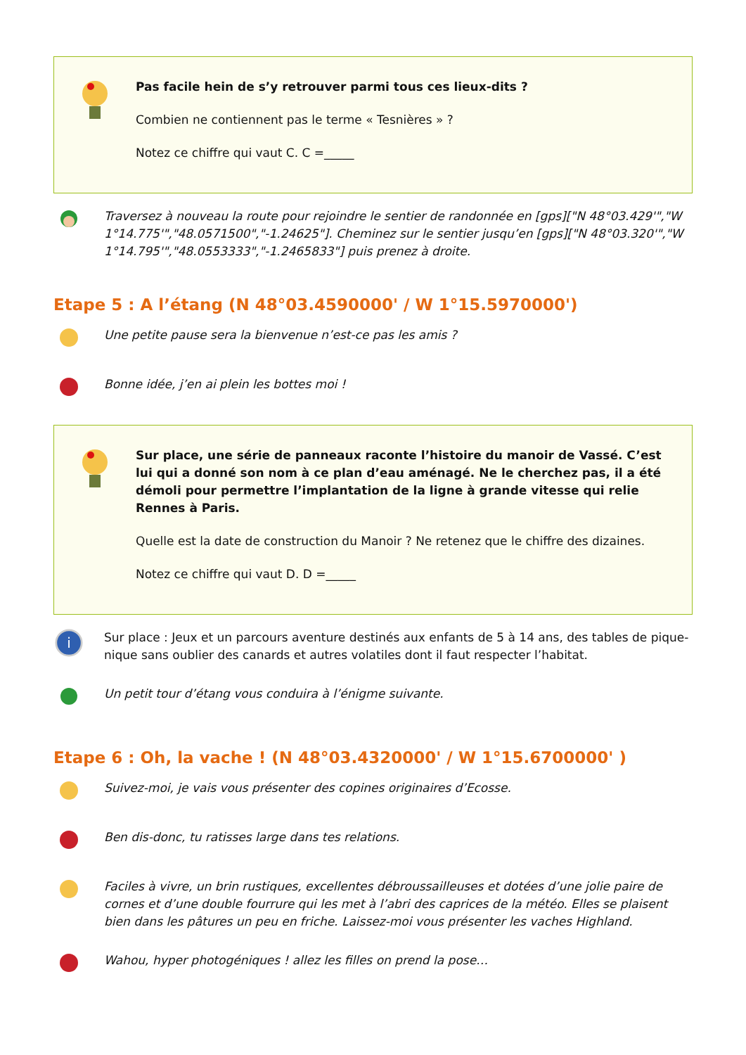Pas facile hein de s’y retrouver parmi tous ces lieux-dits ?
Combien ne contiennent pas le terme « Tesnières » ?
Notez ce chiffre qui vaut C. C =_____
Traversez à nouveau la route pour rejoindre le sentier de randonnée en [gps]["N 48°03.429'","W 1°14.775'","48.0571500","-1.24625"]. Cheminez sur le sentier jusqu’en [gps]["N 48°03.320'","W 1°14.795'","48.0553333","-1.2465833"] puis prenez à droite.
Etape 5 : A l’étang (N 48°03.4590000' / W 1°15.5970000')
Une petite pause sera la bienvenue n’est-ce pas les amis ?
Bonne idée, j’en ai plein les bottes moi !
Sur place, une série de panneaux raconte l’histoire du manoir de Vassé. C’est lui qui a donné son nom à ce plan d’eau aménagé. Ne le cherchez pas, il a été démoli pour permettre l’implantation de la ligne à grande vitesse qui relie Rennes à Paris.
Quelle est la date de construction du Manoir ? Ne retenez que le chiffre des dizaines.
Notez ce chiffre qui vaut D. D =_____
i
Sur place : Jeux et un parcours aventure destinés aux enfants de 5 à 14 ans, des tables de pique-nique sans oublier des canards et autres volatiles dont il faut respecter l’habitat.
Un petit tour d’étang vous conduira à l’énigme suivante.
Etape 6 : Oh, la vache ! (N 48°03.4320000' / W 1°15.6700000' )
Suivez-moi, je vais vous présenter des copines originaires d’Ecosse.
Ben dis-donc, tu ratisses large dans tes relations.
Faciles à vivre, un brin rustiques, excellentes débroussailleuses et dotées d’une jolie paire de cornes et d’une double fourrure qui les met à l’abri des caprices de la météo. Elles se plaisent bien dans les pâtures un peu en friche. Laissez-moi vous présenter les vaches Highland.
Wahou, hyper photogéniques ! allez les filles on prend la pose…